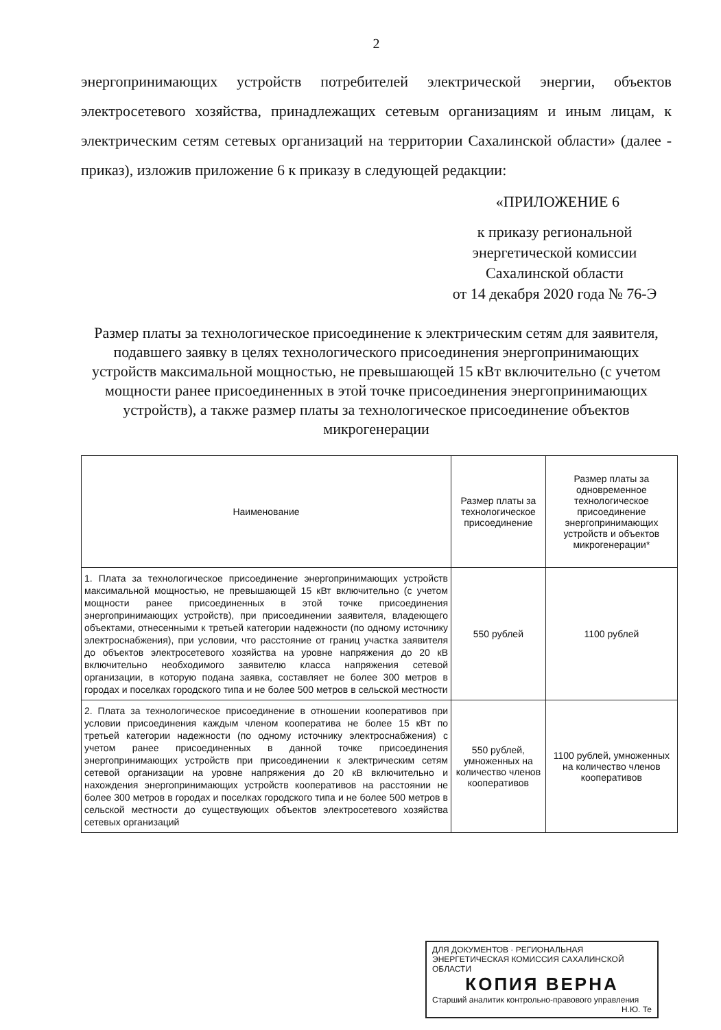2
энергопринимающих устройств потребителей электрической энергии, объектов электросетевого хозяйства, принадлежащих сетевым организациям и иным лицам, к электрическим сетям сетевых организаций на территории Сахалинской области» (далее - приказ), изложив приложение 6 к приказу в следующей редакции:
«ПРИЛОЖЕНИЕ 6
к приказу региональной
энергетической комиссии
Сахалинской области
от 14 декабря 2020 года № 76-Э
Размер платы за технологическое присоединение к электрическим сетям для заявителя, подавшего заявку в целях технологического присоединения энергопринимающих устройств максимальной мощностью, не превышающей 15 кВт включительно (с учетом мощности ранее присоединенных в этой точке присоединения энергопринимающих устройств), а также размер платы за технологическое присоединение объектов микрогенерации
| Наименование | Размер платы за технологическое присоединение | Размер платы за одновременное технологическое присоединение энергопринимающих устройств и объектов микрогенерации* |
| --- | --- | --- |
| 1. Плата за технологическое присоединение энергопринимающих устройств максимальной мощностью, не превышающей 15 кВт включительно (с учетом мощности ранее присоединенных в этой точке присоединения энергопринимающих устройств), при присоединении заявителя, владеющего объектами, отнесенными к третьей категории надежности (по одному источнику электроснабжения), при условии, что расстояние от границ участка заявителя до объектов электросетевого хозяйства на уровне напряжения до 20 кВ включительно необходимого заявителю класса напряжения сетевой организации, в которую подана заявка, составляет не более 300 метров в городах и поселках городского типа и не более 500 метров в сельской местности | 550 рублей | 1100 рублей |
| 2. Плата за технологическое присоединение в отношении кооперативов при условии присоединения каждым членом кооператива не более 15 кВт по третьей категории надежности (по одному источнику электроснабжения) с учетом ранее присоединенных в данной точке присоединения энергопринимающих устройств при присоединении к электрическим сетям сетевой организации на уровне напряжения до 20 кВ включительно и нахождения энергопринимающих устройств кооперативов на расстоянии не более 300 метров в городах и поселках городского типа и не более 500 метров в сельской местности до существующих объектов электросетевого хозяйства сетевых организаций | 550 рублей, умноженных на количество членов кооперативов | 1100 рублей, умноженных на количество членов кооперативов |
ДЛЯ ДОКУМЕНТОВ · РЕГИОНАЛЬНАЯ ЭНЕРГЕТИЧЕСКАЯ КОМИССИЯ САХАЛИНСКОЙ ОБЛАСТИ
КОПИЯ ВЕРНА
Старший аналитик контрольно-правового управления
Н.Ю. Те